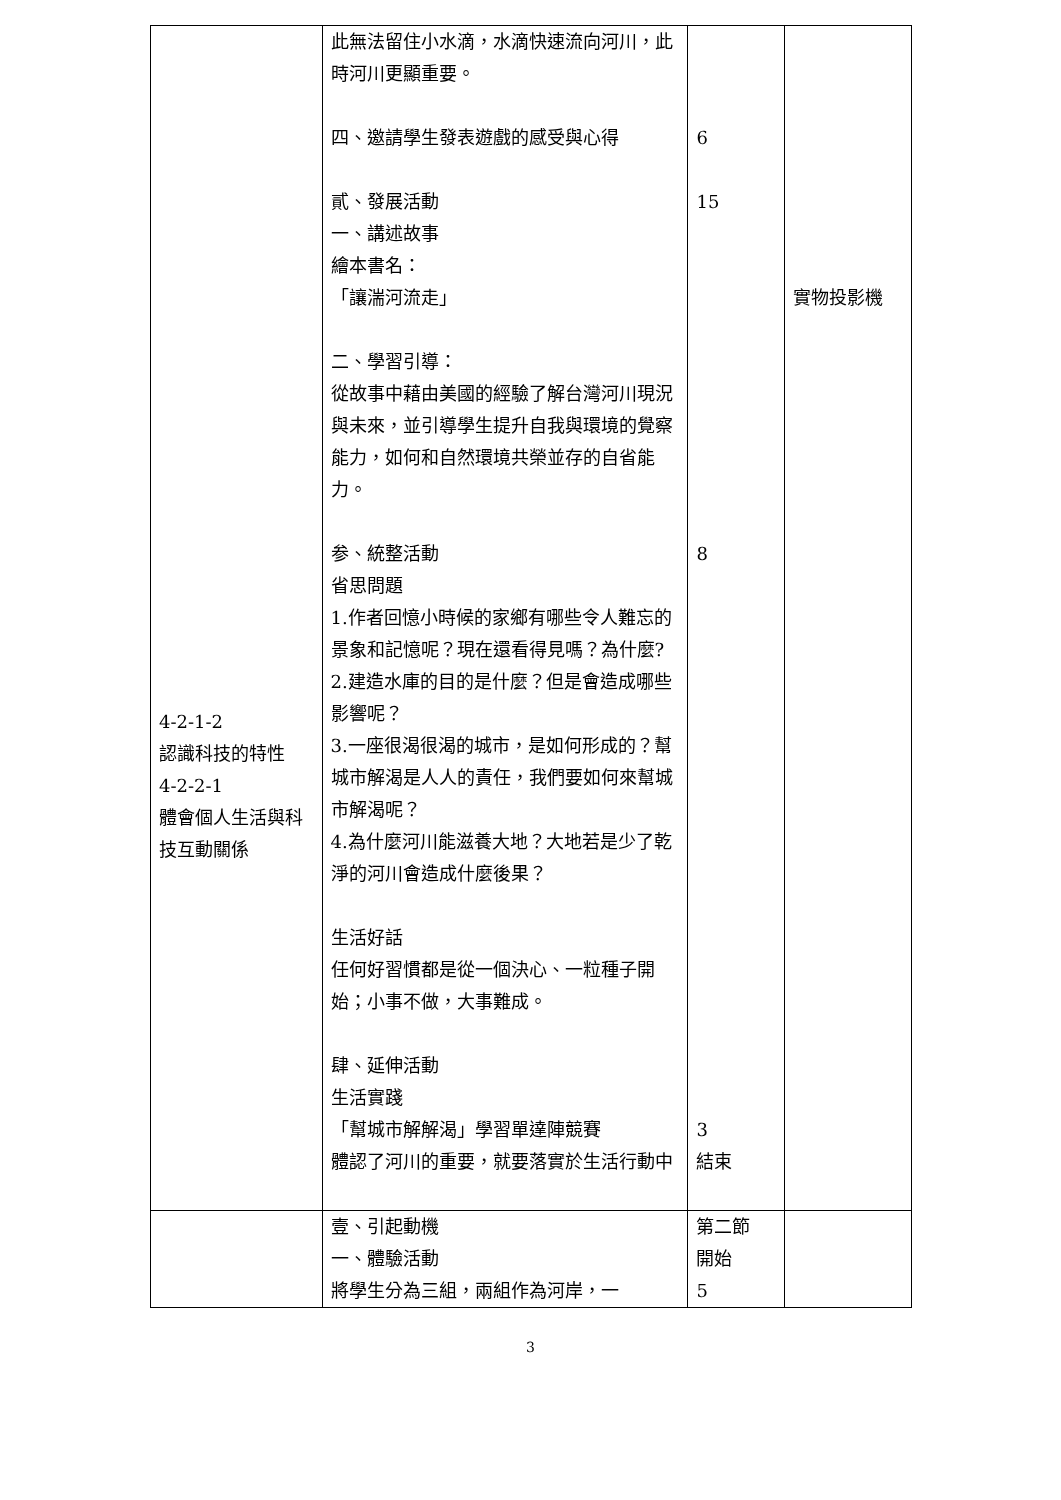| 4-2-1-2 認識科技的特性 4-2-2-1 體會個人生活與科技互動關係 | 此無法留住小水滴，水滴快速流向河川，此時河川更顯重要。 四、邀請學生發表遊戲的感受與心得 貳、發展活動 一、講述故事 繪本書名： 「讓湍河流走」 二、學習引導： 從故事中藉由美國的經驗了解台灣河川現況與未來，並引導學生提升自我與環境的覺察能力，如何和自然環境共榮並存的自省能力。 参、統整活動 省思問題 1.作者回憶小時候的家鄉有哪些令人難忘的景象和記憶呢？現在還看得見嗎？為什麼? 2.建造水庫的目的是什麼？但是會造成哪些影響呢？ 3.一座很渴很渴的城市，是如何形成的？幫城市解渴是人人的責任，我們要如何來幫城市解渴呢？ 4.為什麼河川能滋養大地？大地若是少了乾淨的河川會造成什麼後果？ 生活好話 任何好習慣都是從一個決心、一粒種子開始；小事不做，大事難成。 肆、延伸活動 生活實踐 「幫城市解解渴」學習單達陣競賽 體認了河川的重要，就要落實於生活行動中 | 6 15 8 3 結束 | 實物投影機 |
| | 壹、引起動機 一、體驗活動 將學生分為三組，兩組作為河岸，一 | 第二節 開始 5 | |
3